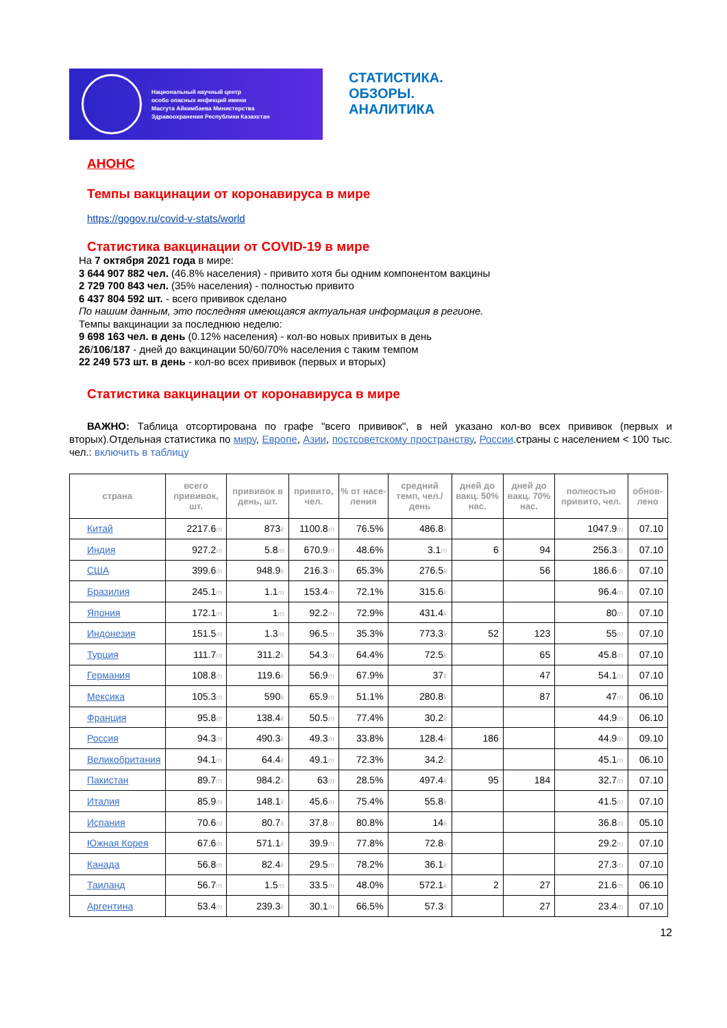Национальный научный центр
особо опасных инфекций имени
Масгута Айкимбаева Министерства
Здравоохранения Республики Казахстан
СТАТИСТИКА.
ОБЗОРЫ.
АНАЛИТИКА
АНОНС
Темпы вакцинации от коронавируса в мире
https://gogov.ru/covid-v-stats/world
Статистика вакцинации от COVID-19 в мире
На 7 октября 2021 года в мире:
3 644 907 882 чел. (46.8% населения) - привито хотя бы одним компонентом вакцины
2 729 700 843 чел. (35% населения) - полностью привито
6 437 804 592 шт. - всего прививок сделано
По нашим данным, это последняя имеющаяся актуальная информация в регионе.
Темпы вакцинации за последнюю неделю:
9 698 163 чел. в день (0.12% населения) - кол-во новых привитых в день
26/106/187 - дней до вакцинации 50/60/70% населения с таким темпом
22 249 573 шт. в день - кол-во всех прививок (первых и вторых)
Статистика вакцинации от коронавируса в мире
ВАЖНО: Таблица отсортирована по графе "всего прививок", в ней указано кол-во всех прививок (первых и вторых).Отдельная статистика по миру, Европе, Азии, постсоветскому пространству, России.страны с населением < 100 тыс. чел.: включить в таблицу
| страна | всего прививок, шт. | прививок в день, шт. | привито, чел. | % от насе-ления | средний темп, чел./день | дней до вакц. 50% нас. | дней до вакц. 70% нас. | полностью привито, чел. | обнов-лено |
| --- | --- | --- | --- | --- | --- | --- | --- | --- | --- |
| Китай | 2217.6 m | 873 k | 1100.8 m | 76.5% | 486.8 k | | | 1047.9 m | 07.10 |
| Индия | 927.2 m | 5.8 m | 670.9 m | 48.6% | 3.1 m | 6 | 94 | 256.3 m | 07.10 |
| США | 399.6 m | 948.9 k | 216.3 m | 65.3% | 276.5 k | | 56 | 186.6 m | 07.10 |
| Бразилия | 245.1 m | 1.1 m | 153.4 m | 72.1% | 315.6 k | | | 96.4 m | 07.10 |
| Япония | 172.1 m | 1 m | 92.2 m | 72.9% | 431.4 k | | | 80 m | 07.10 |
| Индонезия | 151.5 m | 1.3 m | 96.5 m | 35.3% | 773.3 k | 52 | 123 | 55 m | 07.10 |
| Турция | 111.7 m | 311.2 k | 54.3 m | 64.4% | 72.5 k | | 65 | 45.8 m | 07.10 |
| Германия | 108.8 m | 119.6 k | 56.9 m | 67.9% | 37 k | | 47 | 54.1 m | 07.10 |
| Мексика | 105.3 m | 590 k | 65.9 m | 51.1% | 280.8 k | | 87 | 47 m | 06.10 |
| Франция | 95.8 m | 138.4 k | 50.5 m | 77.4% | 30.2 k | | | 44.9 m | 06.10 |
| Россия | 94.3 m | 490.3 k | 49.3 m | 33.8% | 128.4 k | 186 | | 44.9 m | 09.10 |
| Великобритания | 94.1 m | 64.4 k | 49.1 m | 72.3% | 34.2 k | | | 45.1 m | 06.10 |
| Пакистан | 89.7 m | 984.2 k | 63 m | 28.5% | 497.4 k | 95 | 184 | 32.7 m | 07.10 |
| Италия | 85.9 m | 148.1 k | 45.6 m | 75.4% | 55.8 k | | | 41.5 m | 07.10 |
| Испания | 70.6 m | 80.7 k | 37.8 m | 80.8% | 14 k | | | 36.8 m | 05.10 |
| Южная Корея | 67.6 m | 571.1 k | 39.9 m | 77.8% | 72.8 k | | | 29.2 m | 07.10 |
| Канада | 56.8 m | 82.4 k | 29.5 m | 78.2% | 36.1 k | | | 27.3 m | 07.10 |
| Таиланд | 56.7 m | 1.5 m | 33.5 m | 48.0% | 572.1 k | 2 | 27 | 21.6 m | 06.10 |
| Аргентина | 53.4 m | 239.3 k | 30.1 m | 66.5% | 57.3 k | | 27 | 23.4 m | 07.10 |
12